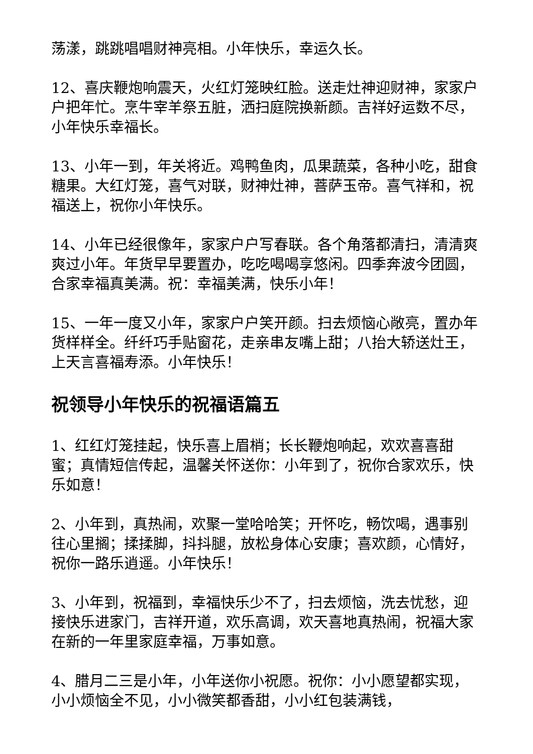荡漾，跳跳唱唱财神亮相。小年快乐，幸运久长。
12、喜庆鞭炮响震天，火红灯笼映红脸。送走灶神迎财神，家家户户把年忙。烹牛宰羊祭五脏，洒扫庭院换新颜。吉祥好运数不尽，小年快乐幸福长。
13、小年一到，年关将近。鸡鸭鱼肉，瓜果蔬菜，各种小吃，甜食糖果。大红灯笼，喜气对联，财神灶神，菩萨玉帝。喜气祥和，祝福送上，祝你小年快乐。
14、小年已经很像年，家家户户写春联。各个角落都清扫，清清爽爽过小年。年货早早要置办，吃吃喝喝享悠闲。四季奔波今团圆，合家幸福真美满。祝：幸福美满，快乐小年！
15、一年一度又小年，家家户户笑开颜。扫去烦恼心敞亮，置办年货样样全。纤纤巧手贴窗花，走亲串友嘴上甜；八抬大轿送灶王，上天言喜福寿添。小年快乐！
祝领导小年快乐的祝福语篇五
1、红红灯笼挂起，快乐喜上眉梢；长长鞭炮响起，欢欢喜喜甜蜜；真情短信传起，温馨关怀送你：小年到了，祝你合家欢乐，快乐如意！
2、小年到，真热闹，欢聚一堂哈哈笑；开怀吃，畅饮喝，遇事别往心里搁；揉揉脚，抖抖腿，放松身体心安康；喜欢颜，心情好，祝你一路乐逍遥。小年快乐！
3、小年到，祝福到，幸福快乐少不了，扫去烦恼，洗去忧愁，迎接快乐进家门，吉祥开道，欢乐高调，欢天喜地真热闹，祝福大家在新的一年里家庭幸福，万事如意。
4、腊月二三是小年，小年送你小祝愿。祝你：小小愿望都实现，小小烦恼全不见，小小微笑都香甜，小小红包装满钱，